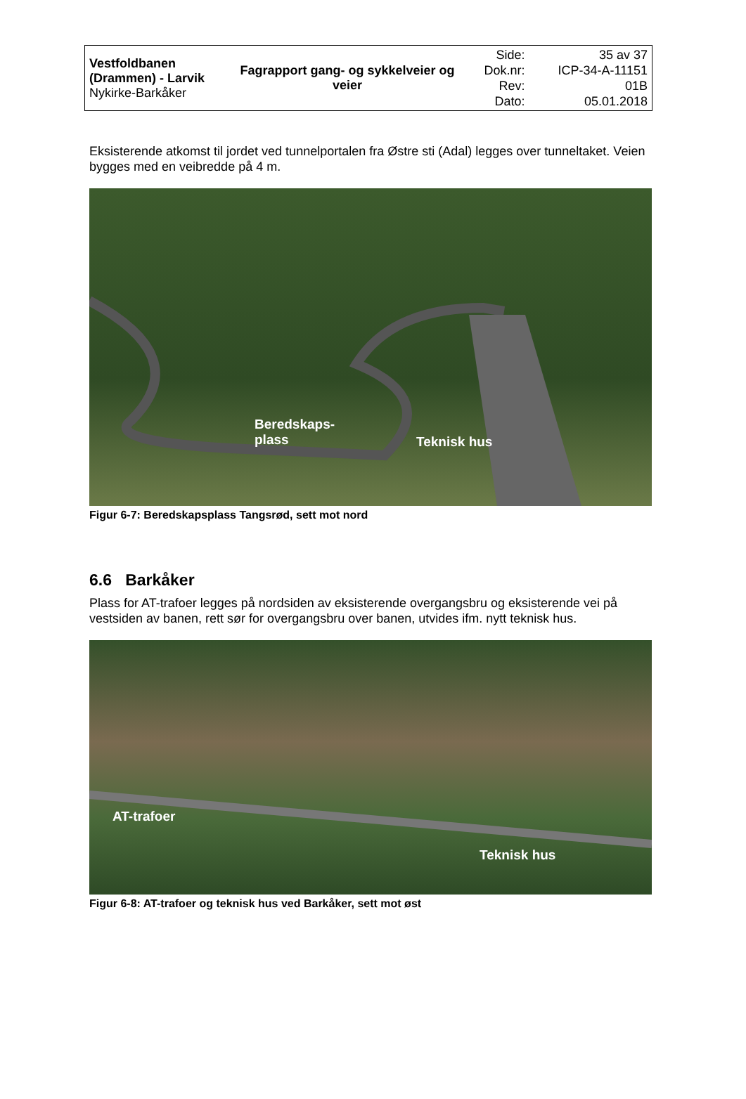| Vestfoldbanen (Drammen) - Larvik Nykirke-Barkåker | Fagrapport gang- og sykkelveier og veier | Side: Dok.nr: Rev: Dato: | 35 av 37 ICP-34-A-11151 01B 05.01.2018 |
Eksisterende atkomst til jordet ved tunnelportalen fra Østre sti (Adal) legges over tunneltaket. Veien bygges med en veibredde på 4 m.
Beredskaps-
plass
Teknisk hus
Figur 6-7: Beredskapsplass Tangsrød, sett mot nord
6.6 Barkåker
Plass for AT-trafoer legges på nordsiden av eksisterende overgangsbru og eksisterende vei på vestsiden av banen, rett sør for overgangsbru over banen, utvides ifm. nytt teknisk hus.
AT-trafoer
Teknisk hus
Figur 6-8: AT-trafoer og teknisk hus ved Barkåker, sett mot øst